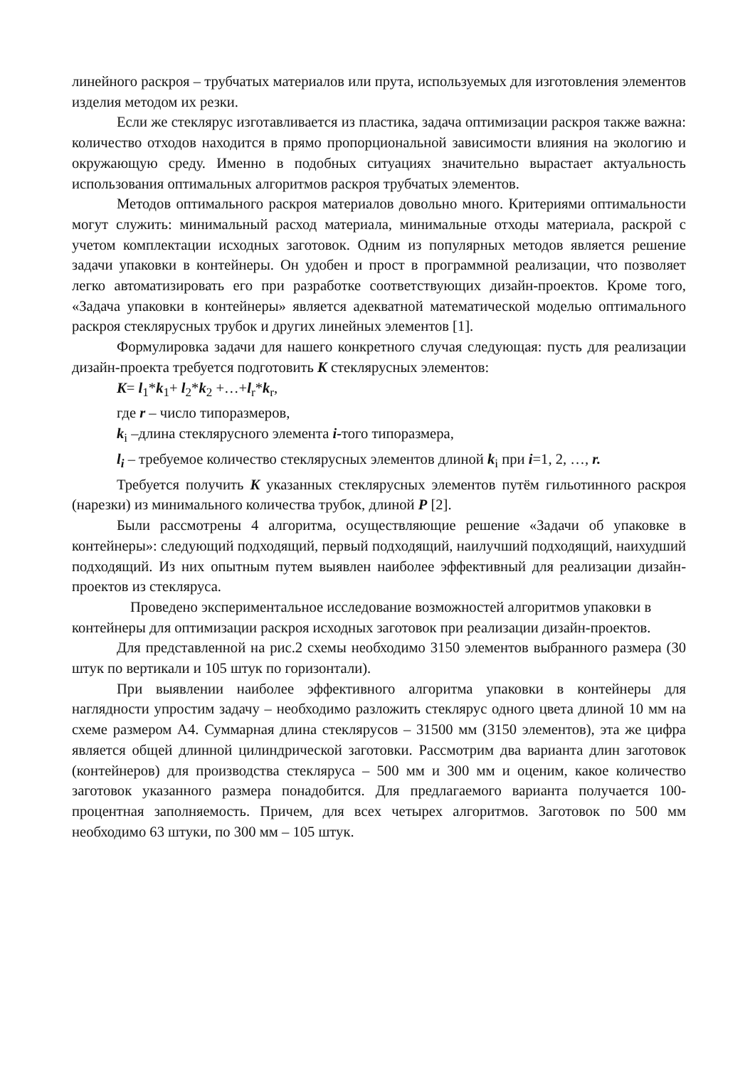линейного раскроя – трубчатых материалов или прута, используемых для изготовления элементов изделия методом их резки.
Если же стеклярус изготавливается из пластика, задача оптимизации раскроя также важна: количество отходов находится в прямо пропорциональной зависимости влияния на экологию и окружающую среду. Именно в подобных ситуациях значительно вырастает актуальность использования оптимальных алгоритмов раскроя трубчатых элементов.
Методов оптимального раскроя материалов довольно много. Критериями оптимальности могут служить: минимальный расход материала, минимальные отходы материала, раскрой с учетом комплектации исходных заготовок. Одним из популярных методов является решение задачи упаковки в контейнеры. Он удобен и прост в программной реализации, что позволяет легко автоматизировать его при разработке соответствующих дизайн-проектов. Кроме того, «Задача упаковки в контейнеры» является адекватной математической моделью оптимального раскроя стеклярусных трубок и других линейных элементов [1].
Формулировка задачи для нашего конкретного случая следующая: пусть для реализации дизайн-проекта требуется подготовить K стеклярусных элементов:
K= l<sub>1</sub>*k<sub>1</sub>+ l<sub>2</sub>*k<sub>2</sub> +…+l<sub>r</sub>*k<sub>r</sub>,
где r – число типоразмеров,
k<sub>i</sub> –длина стеклярусного элемента i-того типоразмера,
l<sub>i</sub> – требуемое количество стеклярусных элементов длиной k<sub>i</sub> при i=1, 2, …, r.
Требуется получить K указанных стеклярусных элементов путём гильотинного раскроя (нарезки) из минимального количества трубок, длиной P [2].
Были рассмотрены 4 алгоритма, осуществляющие решение «Задачи об упаковке в контейнеры»: следующий подходящий, первый подходящий, наилучший подходящий, наихудший подходящий. Из них опытным путем выявлен наиболее эффективный для реализации дизайн-проектов из стекляруса.
Проведено экспериментальное исследование возможностей алгоритмов упаковки в контейнеры для оптимизации раскроя исходных заготовок при реализации дизайн-проектов.
Для представленной на рис.2 схемы необходимо 3150 элементов выбранного размера (30 штук по вертикали и 105 штук по горизонтали).
При выявлении наиболее эффективного алгоритма упаковки в контейнеры для наглядности упростим задачу – необходимо разложить стеклярус одного цвета длиной 10 мм на схеме размером А4. Суммарная длина стеклярусов – 31500 мм (3150 элементов), эта же цифра является общей длинной цилиндрической заготовки. Рассмотрим два варианта длин заготовок (контейнеров) для производства стекляруса – 500 мм и 300 мм и оценим, какое количество заготовок указанного размера понадобится. Для предлагаемого варианта получается 100-процентная заполняемость. Причем, для всех четырех алгоритмов. Заготовок по 500 мм необходимо 63 штуки, по 300 мм – 105 штук.